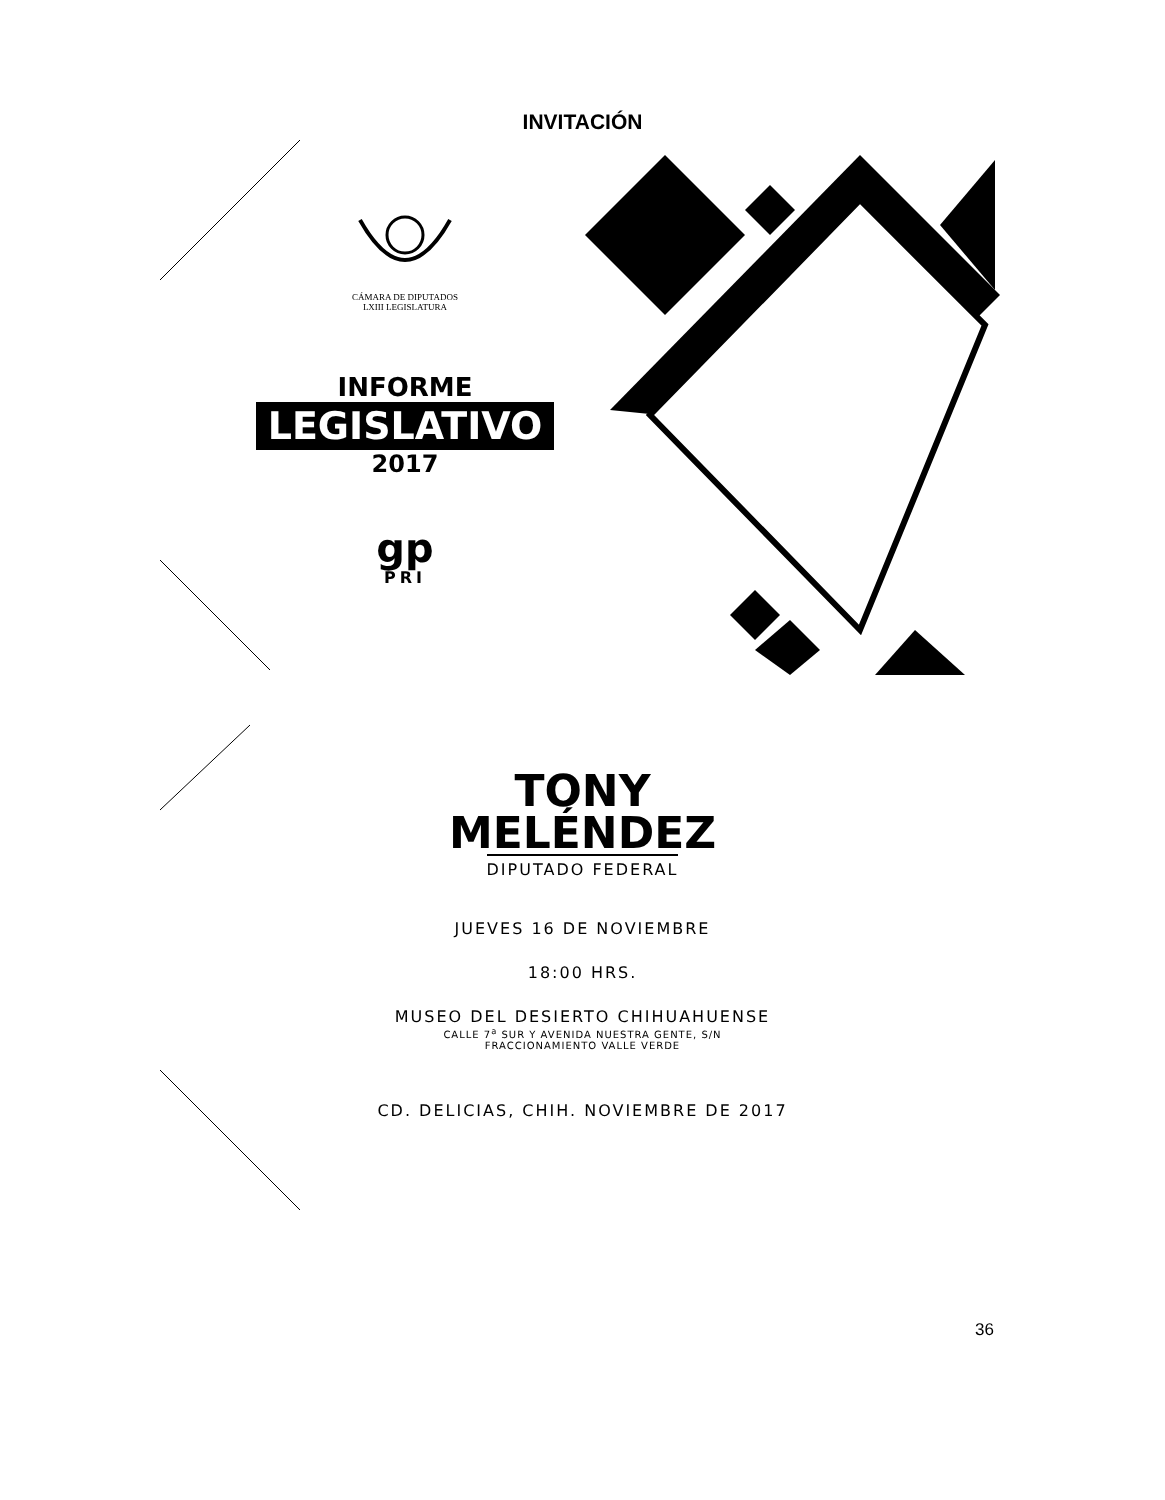INVITACIÓN
CÁMARA DE DIPUTADOS
LXIII LEGISLATURA
INFORME
LEGISLATIVO
2017
gp
PRI
TONY
MELÉNDEZ
DIPUTADO FEDERAL
JUEVES 16 DE NOVIEMBRE
18:00 HRS.
MUSEO DEL DESIERTO CHIHUAHUENSE
CALLE 7<sup>a</sup> SUR Y AVENIDA NUESTRA GENTE, S/N
FRACCIONAMIENTO VALLE VERDE
CD. DELICIAS, CHIH. NOVIEMBRE DE 2017
36